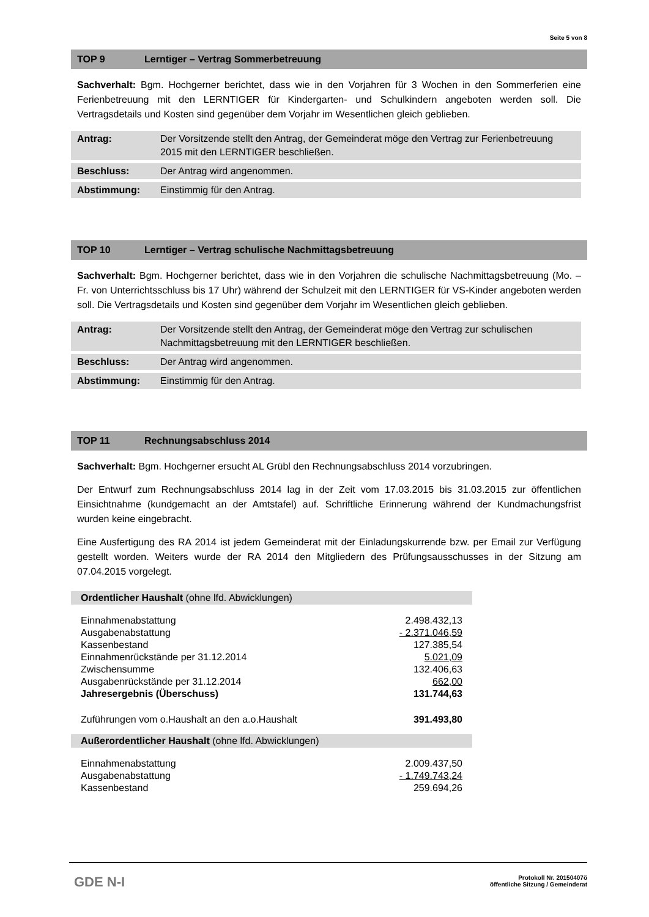Seite 5 von 8
TOP 9 Lerntiger – Vertrag Sommerbetreuung
Sachverhalt: Bgm. Hochgerner berichtet, dass wie in den Vorjahren für 3 Wochen in den Sommerferien eine Ferienbetreuung mit den LERNTIGER für Kindergarten- und Schulkindern angeboten werden soll. Die Vertragsdetails und Kosten sind gegenüber dem Vorjahr im Wesentlichen gleich geblieben.
| Antrag: | Der Vorsitzende stellt den Antrag, der Gemeinderat möge den Vertrag zur Ferienbetreuung 2015 mit den LERNTIGER beschließen. |
| Beschluss: | Der Antrag wird angenommen. |
| Abstimmung: | Einstimmig für den Antrag. |
TOP 10 Lerntiger – Vertrag schulische Nachmittagsbetreuung
Sachverhalt: Bgm. Hochgerner berichtet, dass wie in den Vorjahren die schulische Nachmittagsbetreuung (Mo. – Fr. von Unterrichtsschluss bis 17 Uhr) während der Schulzeit mit den LERNTIGER für VS-Kinder angeboten werden soll. Die Vertragsdetails und Kosten sind gegenüber dem Vorjahr im Wesentlichen gleich geblieben.
| Antrag: | Der Vorsitzende stellt den Antrag, der Gemeinderat möge den Vertrag zur schulischen Nachmittagsbetreuung mit den LERNTIGER beschließen. |
| Beschluss: | Der Antrag wird angenommen. |
| Abstimmung: | Einstimmig für den Antrag. |
TOP 11 Rechnungsabschluss 2014
Sachverhalt: Bgm. Hochgerner ersucht AL Grübl den Rechnungsabschluss 2014 vorzubringen.
Der Entwurf zum Rechnungsabschluss 2014 lag in der Zeit vom 17.03.2015 bis 31.03.2015 zur öffentlichen Einsichtnahme (kundgemacht an der Amtstafel) auf. Schriftliche Erinnerung während der Kundmachungsfrist wurden keine eingebracht.
Eine Ausfertigung des RA 2014 ist jedem Gemeinderat mit der Einladungskurrende bzw. per Email zur Verfügung gestellt worden. Weiters wurde der RA 2014 den Mitgliedern des Prüfungsausschusses in der Sitzung am 07.04.2015 vorgelegt.
Ordentlicher Haushalt (ohne lfd. Abwicklungen)
| Einnahmenabstattung | 2.498.432,13 |
| Ausgabenabstattung | - 2.371.046,59 |
| Kassenbestand | 127.385,54 |
| Einnahmenrückstände per 31.12.2014 | 5.021,09 |
| Zwischensumme | 132.406,63 |
| Ausgabenrückstände per 31.12.2014 | 662,00 |
| Jahresergebnis (Überschuss) | 131.744,63 |
| Zuführungen vom o.Haushalt an den a.o.Haushalt | 391.493,80 |
Außerordentlicher Haushalt (ohne lfd. Abwicklungen)
| Einnahmenabstattung | 2.009.437,50 |
| Ausgabenabstattung | - 1.749.743,24 |
| Kassenbestand | 259.694,26 |
GDE N-I
Protokoll Nr. 20150407ö
öffentliche Sitzung / Gemeinderat